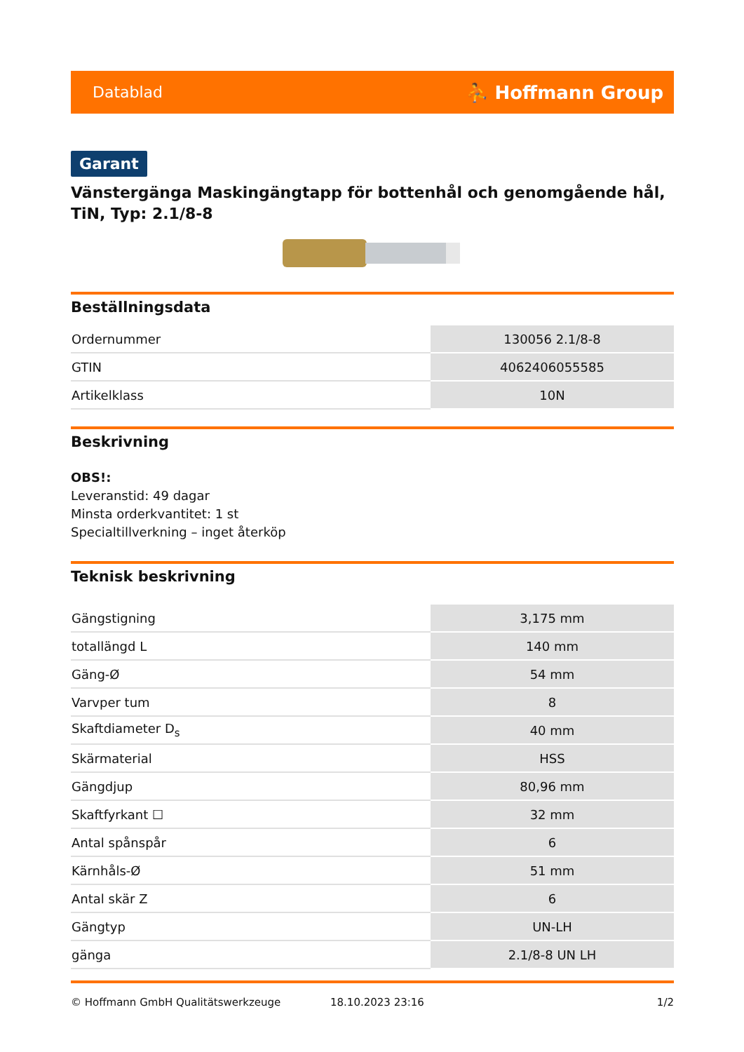Datablad ⛹ Hoffmann Group
Garant
Vänstergänga Maskingängtapp för bottenhål och genomgående hål, TiN, Typ: 2.1/8-8
Beställningsdata
| Ordernummer | 130056 2.1/8-8 |
| GTIN | 4062406055585 |
| Artikelklass | 10N |
Beskrivning
OBS!:
Leveranstid: 49 dagar
Minsta orderkvantitet: 1 st
Specialtillverkning – inget återköp
Teknisk beskrivning
| Gängstigning | 3,175 mm |
| totallängd L | 140 mm |
| Gäng-Ø | 54 mm |
| Varvper tum | 8 |
| Skaftdiameter D<sub>s</sub> | 40 mm |
| Skärmaterial | HSS |
| Gängdjup | 80,96 mm |
| Skaftfyrkant ☐ | 32 mm |
| Antal spånspår | 6 |
| Kärnhåls-Ø | 51 mm |
| Antal skär Z | 6 |
| Gängtyp | UN-LH |
| gänga | 2.1/8-8 UN LH |
© Hoffmann GmbH Qualitätswerkzeuge 18.10.2023 23:16 1/2